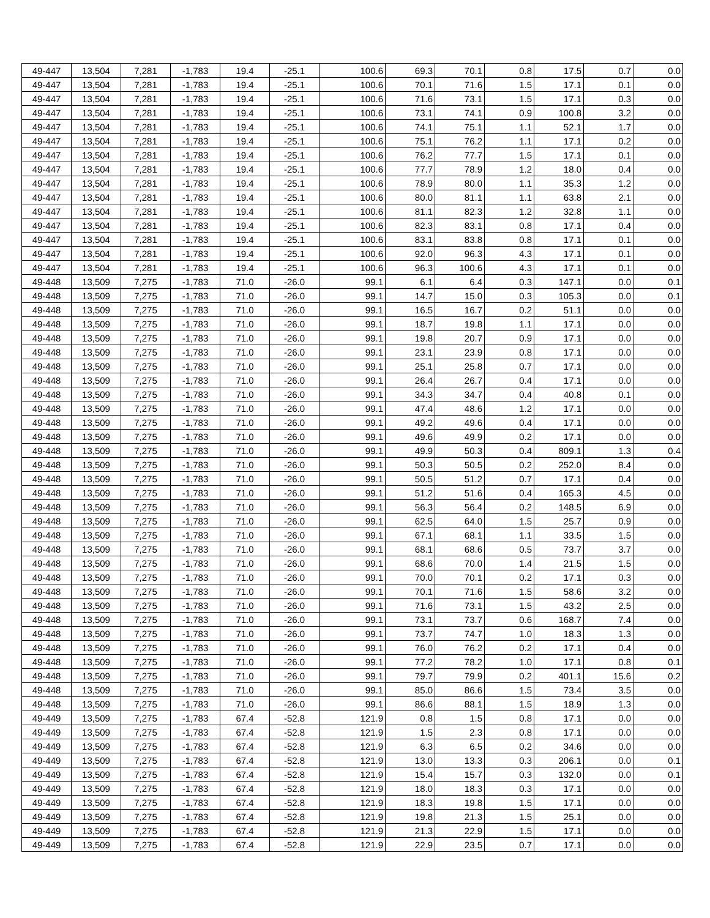| 49-447 | 13,504 | 7,281 | -1,783 | 19.4 | -25.1 | 100.6 | 69.3 | 70.1 | 0.8 | 17.5 | 0.7 | 0.0 |
| 49-447 | 13,504 | 7,281 | -1,783 | 19.4 | -25.1 | 100.6 | 70.1 | 71.6 | 1.5 | 17.1 | 0.1 | 0.0 |
| 49-447 | 13,504 | 7,281 | -1,783 | 19.4 | -25.1 | 100.6 | 71.6 | 73.1 | 1.5 | 17.1 | 0.3 | 0.0 |
| 49-447 | 13,504 | 7,281 | -1,783 | 19.4 | -25.1 | 100.6 | 73.1 | 74.1 | 0.9 | 100.8 | 3.2 | 0.0 |
| 49-447 | 13,504 | 7,281 | -1,783 | 19.4 | -25.1 | 100.6 | 74.1 | 75.1 | 1.1 | 52.1 | 1.7 | 0.0 |
| 49-447 | 13,504 | 7,281 | -1,783 | 19.4 | -25.1 | 100.6 | 75.1 | 76.2 | 1.1 | 17.1 | 0.2 | 0.0 |
| 49-447 | 13,504 | 7,281 | -1,783 | 19.4 | -25.1 | 100.6 | 76.2 | 77.7 | 1.5 | 17.1 | 0.1 | 0.0 |
| 49-447 | 13,504 | 7,281 | -1,783 | 19.4 | -25.1 | 100.6 | 77.7 | 78.9 | 1.2 | 18.0 | 0.4 | 0.0 |
| 49-447 | 13,504 | 7,281 | -1,783 | 19.4 | -25.1 | 100.6 | 78.9 | 80.0 | 1.1 | 35.3 | 1.2 | 0.0 |
| 49-447 | 13,504 | 7,281 | -1,783 | 19.4 | -25.1 | 100.6 | 80.0 | 81.1 | 1.1 | 63.8 | 2.1 | 0.0 |
| 49-447 | 13,504 | 7,281 | -1,783 | 19.4 | -25.1 | 100.6 | 81.1 | 82.3 | 1.2 | 32.8 | 1.1 | 0.0 |
| 49-447 | 13,504 | 7,281 | -1,783 | 19.4 | -25.1 | 100.6 | 82.3 | 83.1 | 0.8 | 17.1 | 0.4 | 0.0 |
| 49-447 | 13,504 | 7,281 | -1,783 | 19.4 | -25.1 | 100.6 | 83.1 | 83.8 | 0.8 | 17.1 | 0.1 | 0.0 |
| 49-447 | 13,504 | 7,281 | -1,783 | 19.4 | -25.1 | 100.6 | 92.0 | 96.3 | 4.3 | 17.1 | 0.1 | 0.0 |
| 49-447 | 13,504 | 7,281 | -1,783 | 19.4 | -25.1 | 100.6 | 96.3 | 100.6 | 4.3 | 17.1 | 0.1 | 0.0 |
| 49-448 | 13,509 | 7,275 | -1,783 | 71.0 | -26.0 | 99.1 | 6.1 | 6.4 | 0.3 | 147.1 | 0.0 | 0.1 |
| 49-448 | 13,509 | 7,275 | -1,783 | 71.0 | -26.0 | 99.1 | 14.7 | 15.0 | 0.3 | 105.3 | 0.0 | 0.1 |
| 49-448 | 13,509 | 7,275 | -1,783 | 71.0 | -26.0 | 99.1 | 16.5 | 16.7 | 0.2 | 51.1 | 0.0 | 0.0 |
| 49-448 | 13,509 | 7,275 | -1,783 | 71.0 | -26.0 | 99.1 | 18.7 | 19.8 | 1.1 | 17.1 | 0.0 | 0.0 |
| 49-448 | 13,509 | 7,275 | -1,783 | 71.0 | -26.0 | 99.1 | 19.8 | 20.7 | 0.9 | 17.1 | 0.0 | 0.0 |
| 49-448 | 13,509 | 7,275 | -1,783 | 71.0 | -26.0 | 99.1 | 23.1 | 23.9 | 0.8 | 17.1 | 0.0 | 0.0 |
| 49-448 | 13,509 | 7,275 | -1,783 | 71.0 | -26.0 | 99.1 | 25.1 | 25.8 | 0.7 | 17.1 | 0.0 | 0.0 |
| 49-448 | 13,509 | 7,275 | -1,783 | 71.0 | -26.0 | 99.1 | 26.4 | 26.7 | 0.4 | 17.1 | 0.0 | 0.0 |
| 49-448 | 13,509 | 7,275 | -1,783 | 71.0 | -26.0 | 99.1 | 34.3 | 34.7 | 0.4 | 40.8 | 0.1 | 0.0 |
| 49-448 | 13,509 | 7,275 | -1,783 | 71.0 | -26.0 | 99.1 | 47.4 | 48.6 | 1.2 | 17.1 | 0.0 | 0.0 |
| 49-448 | 13,509 | 7,275 | -1,783 | 71.0 | -26.0 | 99.1 | 49.2 | 49.6 | 0.4 | 17.1 | 0.0 | 0.0 |
| 49-448 | 13,509 | 7,275 | -1,783 | 71.0 | -26.0 | 99.1 | 49.6 | 49.9 | 0.2 | 17.1 | 0.0 | 0.0 |
| 49-448 | 13,509 | 7,275 | -1,783 | 71.0 | -26.0 | 99.1 | 49.9 | 50.3 | 0.4 | 809.1 | 1.3 | 0.4 |
| 49-448 | 13,509 | 7,275 | -1,783 | 71.0 | -26.0 | 99.1 | 50.3 | 50.5 | 0.2 | 252.0 | 8.4 | 0.0 |
| 49-448 | 13,509 | 7,275 | -1,783 | 71.0 | -26.0 | 99.1 | 50.5 | 51.2 | 0.7 | 17.1 | 0.4 | 0.0 |
| 49-448 | 13,509 | 7,275 | -1,783 | 71.0 | -26.0 | 99.1 | 51.2 | 51.6 | 0.4 | 165.3 | 4.5 | 0.0 |
| 49-448 | 13,509 | 7,275 | -1,783 | 71.0 | -26.0 | 99.1 | 56.3 | 56.4 | 0.2 | 148.5 | 6.9 | 0.0 |
| 49-448 | 13,509 | 7,275 | -1,783 | 71.0 | -26.0 | 99.1 | 62.5 | 64.0 | 1.5 | 25.7 | 0.9 | 0.0 |
| 49-448 | 13,509 | 7,275 | -1,783 | 71.0 | -26.0 | 99.1 | 67.1 | 68.1 | 1.1 | 33.5 | 1.5 | 0.0 |
| 49-448 | 13,509 | 7,275 | -1,783 | 71.0 | -26.0 | 99.1 | 68.1 | 68.6 | 0.5 | 73.7 | 3.7 | 0.0 |
| 49-448 | 13,509 | 7,275 | -1,783 | 71.0 | -26.0 | 99.1 | 68.6 | 70.0 | 1.4 | 21.5 | 1.5 | 0.0 |
| 49-448 | 13,509 | 7,275 | -1,783 | 71.0 | -26.0 | 99.1 | 70.0 | 70.1 | 0.2 | 17.1 | 0.3 | 0.0 |
| 49-448 | 13,509 | 7,275 | -1,783 | 71.0 | -26.0 | 99.1 | 70.1 | 71.6 | 1.5 | 58.6 | 3.2 | 0.0 |
| 49-448 | 13,509 | 7,275 | -1,783 | 71.0 | -26.0 | 99.1 | 71.6 | 73.1 | 1.5 | 43.2 | 2.5 | 0.0 |
| 49-448 | 13,509 | 7,275 | -1,783 | 71.0 | -26.0 | 99.1 | 73.1 | 73.7 | 0.6 | 168.7 | 7.4 | 0.0 |
| 49-448 | 13,509 | 7,275 | -1,783 | 71.0 | -26.0 | 99.1 | 73.7 | 74.7 | 1.0 | 18.3 | 1.3 | 0.0 |
| 49-448 | 13,509 | 7,275 | -1,783 | 71.0 | -26.0 | 99.1 | 76.0 | 76.2 | 0.2 | 17.1 | 0.4 | 0.0 |
| 49-448 | 13,509 | 7,275 | -1,783 | 71.0 | -26.0 | 99.1 | 77.2 | 78.2 | 1.0 | 17.1 | 0.8 | 0.1 |
| 49-448 | 13,509 | 7,275 | -1,783 | 71.0 | -26.0 | 99.1 | 79.7 | 79.9 | 0.2 | 401.1 | 15.6 | 0.2 |
| 49-448 | 13,509 | 7,275 | -1,783 | 71.0 | -26.0 | 99.1 | 85.0 | 86.6 | 1.5 | 73.4 | 3.5 | 0.0 |
| 49-448 | 13,509 | 7,275 | -1,783 | 71.0 | -26.0 | 99.1 | 86.6 | 88.1 | 1.5 | 18.9 | 1.3 | 0.0 |
| 49-449 | 13,509 | 7,275 | -1,783 | 67.4 | -52.8 | 121.9 | 0.8 | 1.5 | 0.8 | 17.1 | 0.0 | 0.0 |
| 49-449 | 13,509 | 7,275 | -1,783 | 67.4 | -52.8 | 121.9 | 1.5 | 2.3 | 0.8 | 17.1 | 0.0 | 0.0 |
| 49-449 | 13,509 | 7,275 | -1,783 | 67.4 | -52.8 | 121.9 | 6.3 | 6.5 | 0.2 | 34.6 | 0.0 | 0.0 |
| 49-449 | 13,509 | 7,275 | -1,783 | 67.4 | -52.8 | 121.9 | 13.0 | 13.3 | 0.3 | 206.1 | 0.0 | 0.1 |
| 49-449 | 13,509 | 7,275 | -1,783 | 67.4 | -52.8 | 121.9 | 15.4 | 15.7 | 0.3 | 132.0 | 0.0 | 0.1 |
| 49-449 | 13,509 | 7,275 | -1,783 | 67.4 | -52.8 | 121.9 | 18.0 | 18.3 | 0.3 | 17.1 | 0.0 | 0.0 |
| 49-449 | 13,509 | 7,275 | -1,783 | 67.4 | -52.8 | 121.9 | 18.3 | 19.8 | 1.5 | 17.1 | 0.0 | 0.0 |
| 49-449 | 13,509 | 7,275 | -1,783 | 67.4 | -52.8 | 121.9 | 19.8 | 21.3 | 1.5 | 25.1 | 0.0 | 0.0 |
| 49-449 | 13,509 | 7,275 | -1,783 | 67.4 | -52.8 | 121.9 | 21.3 | 22.9 | 1.5 | 17.1 | 0.0 | 0.0 |
| 49-449 | 13,509 | 7,275 | -1,783 | 67.4 | -52.8 | 121.9 | 22.9 | 23.5 | 0.7 | 17.1 | 0.0 | 0.0 |